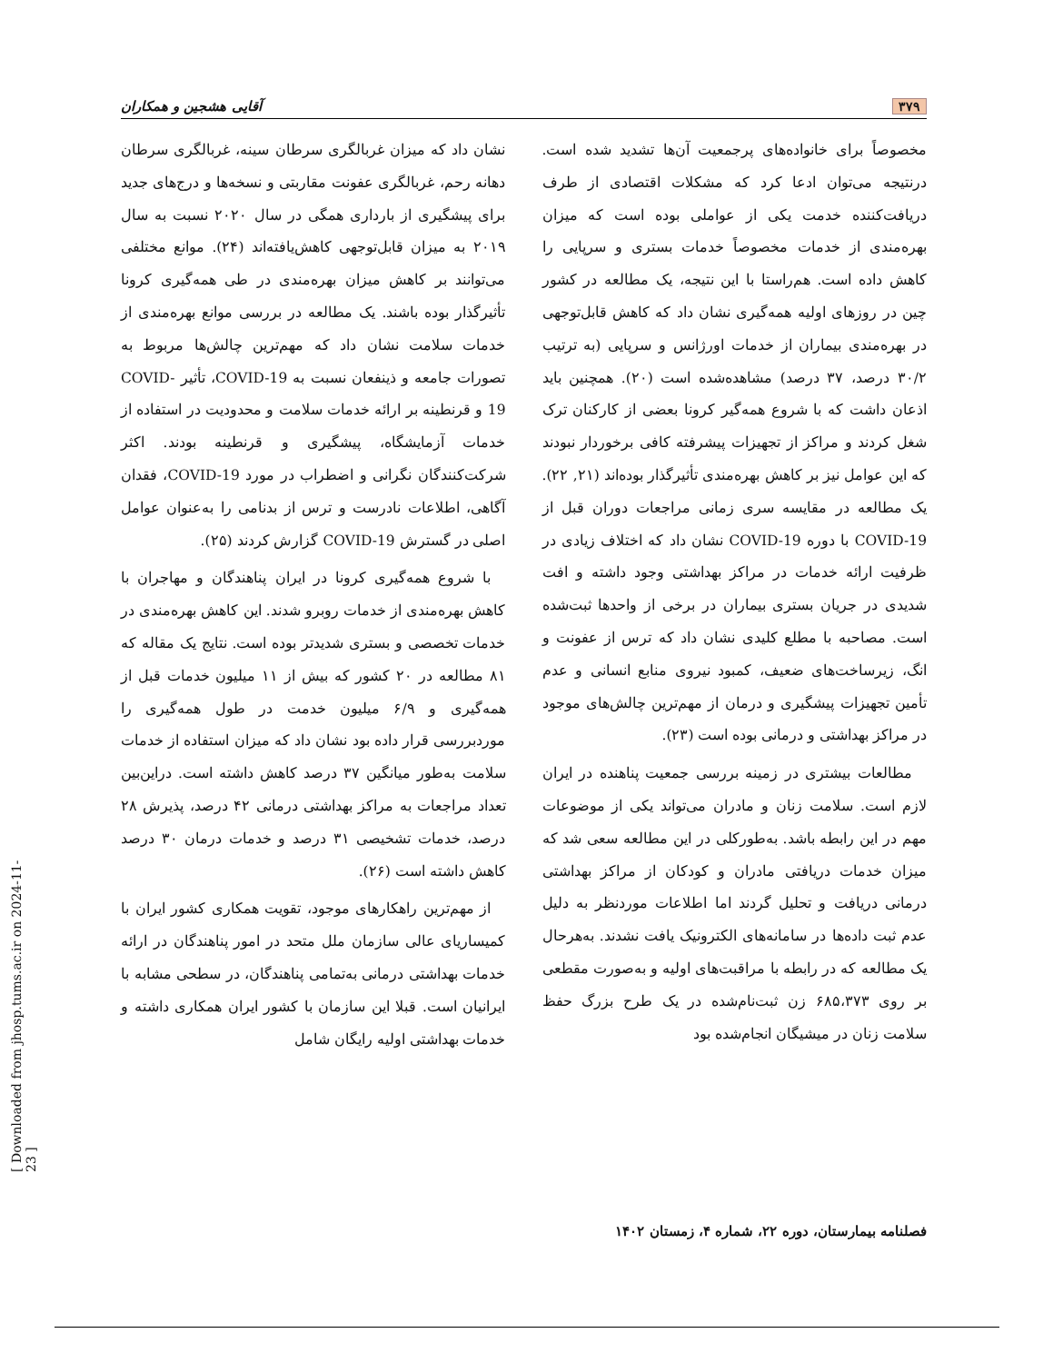۳۷۹ آقایی هشجین و همکاران
مخصوصاً برای خانواده‌های پرجمعیت آن‌ها تشدید شده است. درنتیجه می‌توان ادعا کرد که مشکلات اقتصادی از طرف دریافت‌کننده خدمت یکی از عواملی بوده است که میزان بهره‌مندی از خدمات مخصوصاً خدمات بستری و سرپایی را کاهش داده است. هم‌راستا با این نتیجه، یک مطالعه در کشور چین در روزهای اولیه همه‌گیری نشان داد که کاهش قابل‌توجهی در بهره‌مندی بیماران از خدمات اورژانس و سرپایی (به ترتیب ۳۰/۲ درصد، ۳۷ درصد) مشاهده‌شده است (۲۰). همچنین باید اذعان داشت که با شروع همه‌گیر کرونا بعضی از کارکنان ترک شغل کردند و مراکز از تجهیزات پیشرفته کافی برخوردار نبودند که این عوامل نیز بر کاهش بهره‌مندی تأثیرگذار بوده‌اند (۲۱, ۲۲). یک مطالعه در مقایسه سری زمانی مراجعات دوران قبل از COVID-19 با دوره COVID-19 نشان داد که اختلاف زیادی در ظرفیت ارائه خدمات در مراکز بهداشتی وجود داشته و افت شدیدی در جریان بستری بیماران در برخی از واحدها ثبت‌شده است. مصاحبه با مطلع کلیدی نشان داد که ترس از عفونت و انگ، زیرساخت‌های ضعیف، کمبود نیروی منابع انسانی و عدم تأمین تجهیزات پیشگیری و درمان از مهم‌ترین چالش‌های موجود در مراکز بهداشتی و درمانی بوده است (۲۳).
مطالعات بیشتری در زمینه بررسی جمعیت پناهنده در ایران لازم است. سلامت زنان و مادران می‌تواند یکی از موضوعات مهم در این رابطه باشد. به‌طورکلی در این مطالعه سعی شد که میزان خدمات دریافتی مادران و کودکان از مراکز بهداشتی درمانی دریافت و تحلیل گردند اما اطلاعات موردنظر به دلیل عدم ثبت داده‌ها در سامانه‌های الکترونیک یافت نشدند. به‌هرحال یک مطالعه که در رابطه با مراقبت‌های اولیه و به‌صورت مقطعی بر روی ۶۸۵،۳۷۳ زن ثبت‌نام‌شده در یک طرح بزرگ حفظ سلامت زنان در میشیگان انجام‌شده بود
نشان داد که میزان غربالگری سرطان سینه، غربالگری سرطان دهانه رحم، غربالگری عفونت مقاربتی و نسخه‌ها و درج‌های جدید برای پیشگیری از بارداری همگی در سال ۲۰۲۰ نسبت به سال ۲۰۱۹ به میزان قابل‌توجهی کاهش‌یافته‌اند (۲۴). موانع مختلفی می‌توانند بر کاهش میزان بهره‌مندی در طی همه‌گیری کرونا تأثیرگذار بوده باشند. یک مطالعه در بررسی موانع بهره‌مندی از خدمات سلامت نشان داد که مهم‌ترین چالش‌ها مربوط به تصورات جامعه و ذینفعان نسبت به COVID-19، تأثیر COVID-19 و قرنطینه بر ارائه خدمات سلامت و محدودیت در استفاده از خدمات آزمایشگاه، پیشگیری و قرنطینه بودند. اکثر شرکت‌کنندگان نگرانی و اضطراب در مورد COVID-19، فقدان آگاهی، اطلاعات نادرست و ترس از بدنامی را به‌عنوان عوامل اصلی در گسترش COVID-19 گزارش کردند (۲۵).
با شروع همه‌گیری کرونا در ایران پناهندگان و مهاجران با کاهش بهره‌مندی از خدمات روبرو شدند. این کاهش بهره‌مندی در خدمات تخصصی و بستری شدیدتر بوده است. نتایج یک مقاله که ۸۱ مطالعه در ۲۰ کشور که بیش از ۱۱ میلیون خدمات قبل از همه‌گیری و ۶/۹ میلیون خدمت در طول همه‌گیری را موردبررسی قرار داده بود نشان داد که میزان استفاده از خدمات سلامت به‌طور میانگین ۳۷ درصد کاهش داشته است. دراین‌بین تعداد مراجعات به مراکز بهداشتی درمانی ۴۲ درصد، پذیرش ۲۸ درصد، خدمات تشخیصی ۳۱ درصد و خدمات درمان ۳۰ درصد کاهش داشته است (۲۶).
از مهم‌ترین راهکارهای موجود، تقویت همکاری کشور ایران با کمیساریای عالی سازمان ملل متحد در امور پناهندگان در ارائه خدمات بهداشتی درمانی به‌تمامی پناهندگان، در سطحی مشابه با ایرانیان است. قبلا این سازمان با کشور ایران همکاری داشته و خدمات بهداشتی اولیه رایگان شامل
[ Downloaded from jhosp.tums.ac.ir on 2024-11-23 ]
فصلنامه بیمارستان، دوره ۲۲، شماره ۴، زمستان ۱۴۰۲